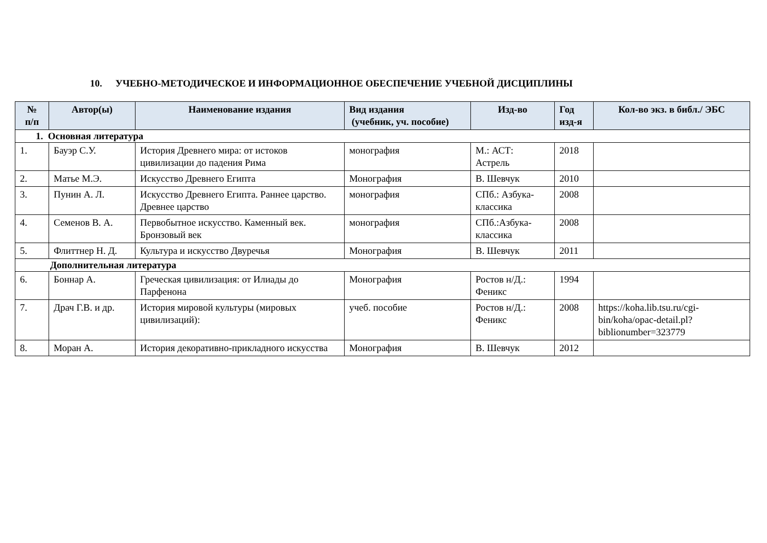10. УЧЕБНО-МЕТОДИЧЕСКОЕ И ИНФОРМАЦИОННОЕ ОБЕСПЕЧЕНИЕ УЧЕБНОЙ ДИСЦИПЛИНЫ
| № п/п | Автор(ы) | Наименование издания | Вид издания (учебник, уч. пособие) | Изд-во | Год изд-я | Кол-во экз. в библ./ ЭБС |
| --- | --- | --- | --- | --- | --- | --- |
| 1. Основная литература | | | | | | |
| 1. | Бауэр С.У. | История Древнего мира: от истоков цивилизации до падения Рима | монография | М.: АСТ: Астрель | 2018 | |
| 2. | Матье М.Э. | Искусство Древнего Египта | Монография | В. Шевчук | 2010 | |
| 3. | Пунин А. Л. | Искусство Древнего Египта. Раннее царство. Древнее царство | монография | СПб.: Азбука-классика | 2008 | |
| 4. | Семенов В. А. | Первобытное искусство. Каменный век. Бронзовый век | монография | СПб.:Азбука-классика | 2008 | |
| 5. | Флиттнер Н. Д. | Культура и искусство Двуречья | Монография | В. Шевчук | 2011 | |
| Дополнительная литература | | | | | | |
| 6. | Боннар А. | Греческая цивилизация: от Илиады до Парфенона | Монография | Ростов н/Д.: Феникс | 1994 | |
| 7. | Драч Г.В. и др. | История мировой культуры (мировых цивилизаций): | учеб. пособие | Ростов н/Д.: Феникс | 2008 | https://koha.lib.tsu.ru/cgi-bin/koha/opac-detail.pl?biblionumber=323779 |
| 8. | Моран А. | История декоративно-прикладного искусства | Монография | В. Шевчук | 2012 | |